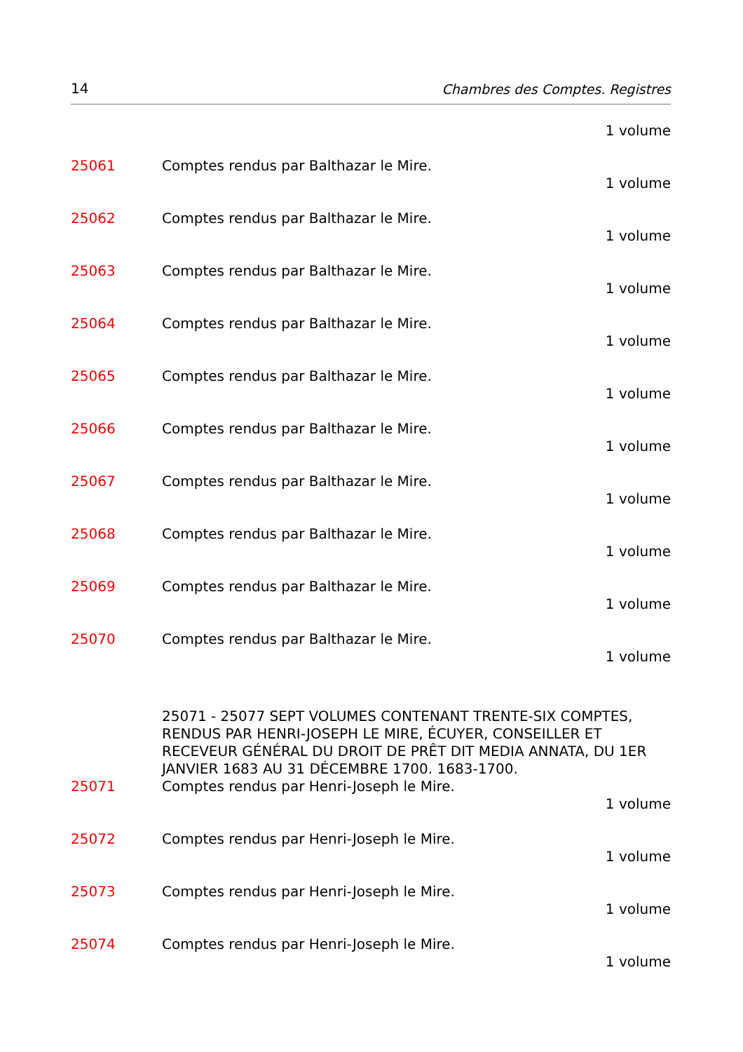14 Chambres des Comptes. Registres
1 volume
25061 Comptes rendus par Balthazar le Mire.
1 volume
25062 Comptes rendus par Balthazar le Mire.
1 volume
25063 Comptes rendus par Balthazar le Mire.
1 volume
25064 Comptes rendus par Balthazar le Mire.
1 volume
25065 Comptes rendus par Balthazar le Mire.
1 volume
25066 Comptes rendus par Balthazar le Mire.
1 volume
25067 Comptes rendus par Balthazar le Mire.
1 volume
25068 Comptes rendus par Balthazar le Mire.
1 volume
25069 Comptes rendus par Balthazar le Mire.
1 volume
25070 Comptes rendus par Balthazar le Mire.
1 volume
25071 - 25077 SEPT VOLUMES CONTENANT TRENTE-SIX COMPTES, RENDUS PAR HENRI-JOSEPH LE MIRE, ÉCUYER, CONSEILLER ET RECEVEUR GÉNÉRAL DU DROIT DE PRÊT DIT MEDIA ANNATA, DU 1ER JANVIER 1683 AU 31 DÉCEMBRE 1700. 1683-1700.
25071 Comptes rendus par Henri-Joseph le Mire.
1 volume
25072 Comptes rendus par Henri-Joseph le Mire.
1 volume
25073 Comptes rendus par Henri-Joseph le Mire.
1 volume
25074 Comptes rendus par Henri-Joseph le Mire.
1 volume